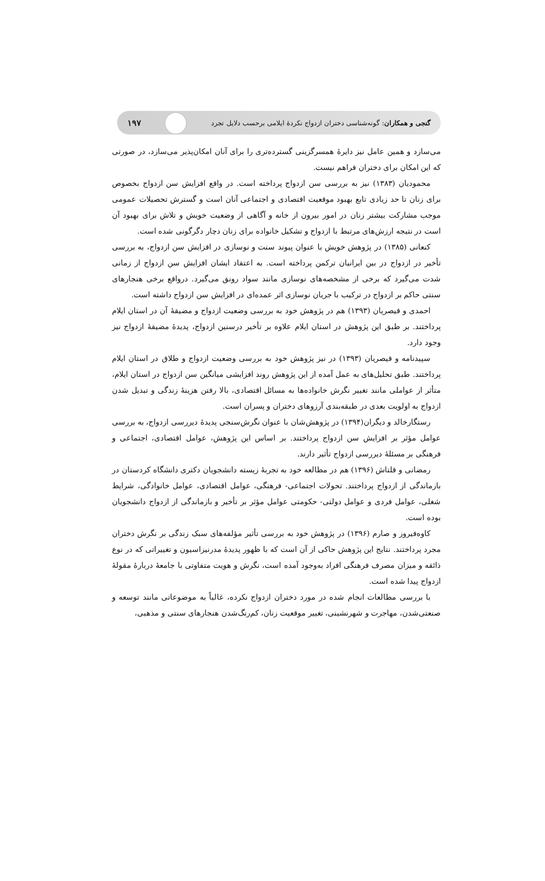گنجی و همکاران: گونه‌شناسی دختران ازدواج نکردهٔ ایلامی برحسب دلایل تجرد ۱۹۷
می‌سازد و همین عامل نیز دایرهٔ همسرگزینی گسترده‌تری را برای آنان امکان‌پذیر می‌سازد، در صورتی که این امکان برای دختران فراهم نیست.
محمودیان (۱۳۸۳) نیز به بررسی سن ازدواج پرداخته است. در واقع افزایش سن ازدواج بخصوص برای زنان تا حد زیادی تابع بهبود موقعیت اقتصادی و اجتماعی آنان است و گسترش تحصیلات عمومی موجب مشارکت بیشتر زنان در امور بیرون از خانه و آگاهی از وضعیت خویش و تلاش برای بهبود آن است در نتیجه ارزش‌های مرتبط با ازدواج و تشکیل خانواده برای زنان دچار دگرگونی شده است.
کنعانی (۱۳۸۵) در پژوهش خویش با عنوان پیوند سنت و نوسازی در افزایش سن ازدواج، به بررسی تأخیر در ازدواج در بین ایرانیان ترکمن پرداخته است. به اعتقاد ایشان افزایش سن ازدواج از زمانی شدت می‌گیرد که برخی از مشخصه‌های نوسازی مانند سواد رونق می‌گیرد. درواقع برخی هنجارهای سنتی حاکم بر ازدواج در ترکیب با جریان نوسازی اثر عمده‌ای در افزایش سن ازدواج داشته است.
احمدی و قیصریان (۱۳۹۳) هم در پژوهش خود به بررسی وضعیت ازدواج و مضیقهٔ آن در استان ایلام پرداختند. بر طبق این پژوهش در استان ایلام علاوه بر تأخیر درسنین ازدواج، پدیدهٔ مضیقهٔ ازدواج نیز وجود دارد.
سپیدنامه و قیصریان (۱۳۹۳) در نیز پژوهش خود به بررسی وضعیت ازدواج و طلاق در استان ایلام پرداختند. طبق تحلیل‌های به عمل آمده از این پژوهش روند افزایشی میانگین سن ازدواج در استان ایلام، متأثر از عواملی مانند تغییر نگرش خانواده‌ها به مسائل اقتصادی، بالا رفتن هزینهٔ زندگی و تبدیل شدن ازدواج به اولویت بعدی در طبقه‌بندی آرزوهای دختران و پسران است.
رستگارخالد و دیگران(۱۳۹۴) در پژوهش‌شان با عنوان نگرش‌سنجی پدیدهٔ دیررسی ازدواج، به بررسی عوامل مؤثر بر افزایش سن ازدواج پرداختند. بر اساس این پژوهش، عوامل اقتصادی، اجتماعی و فرهنگی بر مسئلهٔ دیررسی ازدواج تأثیر دارند.
رمضانی و قلتاش (۱۳۹۶) هم در مطالعه خود به تجربهٔ زیسته دانشجویان دکتری دانشگاه کردستان در بازماندگی از ازدواج پرداختند. تحولات اجتماعی- فرهنگی، عوامل اقتصادی، عوامل خانوادگی، شرایط شغلی، عوامل فردی و عوامل دولتی- حکومتی عوامل مؤثر بر تأخیر و بازماندگی از ازدواج دانشجویان بوده است.
کاوه‌فیروز و صارم (۱۳۹۶) در پژوهش خود به بررسی تأثیر مؤلفه‌های سبک زندگی بر نگرش دختران مجرد پرداختند. نتایج این پژوهش حاکی از آن است که با ظهور پدیدهٔ مدرنیزاسیون و تغییراتی که در نوع ذائقه و میزان مصرف فرهنگی افراد به‌وجود آمده است، نگرش و هویت متفاوتی با جامعهٔ دربارهٔ مقولهٔ ازدواج پیدا شده است.
با بررسی مطالعات انجام شده در مورد دختران ازدواج نکرده، غالباً به موضوعاتی مانند توسعه و صنعتی‌شدن، مهاجرت و شهرنشینی، تغییر موقعیت زنان، کم‌رنگ‌شدن هنجارهای سنتی و مذهبی،